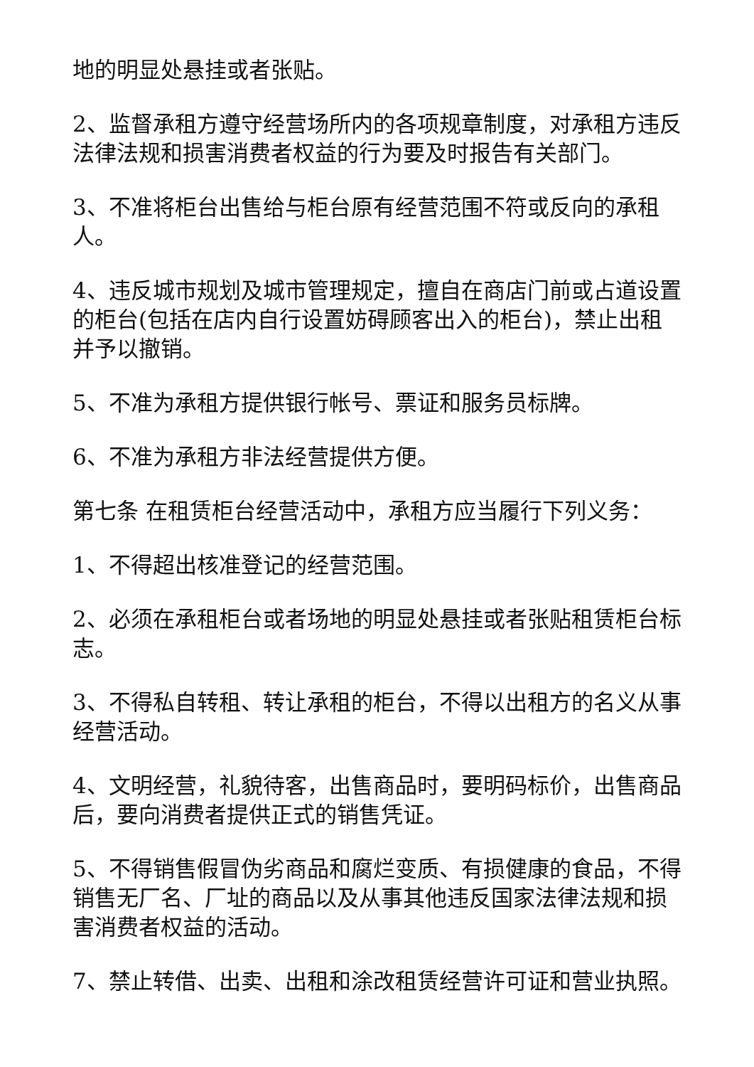地的明显处悬挂或者张贴。
2、监督承租方遵守经营场所内的各项规章制度，对承租方违反法律法规和损害消费者权益的行为要及时报告有关部门。
3、不准将柜台出售给与柜台原有经营范围不符或反向的承租人。
4、违反城市规划及城市管理规定，擅自在商店门前或占道设置的柜台(包括在店内自行设置妨碍顾客出入的柜台)，禁止出租并予以撤销。
5、不准为承租方提供银行帐号、票证和服务员标牌。
6、不准为承租方非法经营提供方便。
第七条 在租赁柜台经营活动中，承租方应当履行下列义务：
1、不得超出核准登记的经营范围。
2、必须在承租柜台或者场地的明显处悬挂或者张贴租赁柜台标志。
3、不得私自转租、转让承租的柜台，不得以出租方的名义从事经营活动。
4、文明经营，礼貌待客，出售商品时，要明码标价，出售商品后，要向消费者提供正式的销售凭证。
5、不得销售假冒伪劣商品和腐烂变质、有损健康的食品，不得销售无厂名、厂址的商品以及从事其他违反国家法律法规和损害消费者权益的活动。
7、禁止转借、出卖、出租和涂改租赁经营许可证和营业执照。